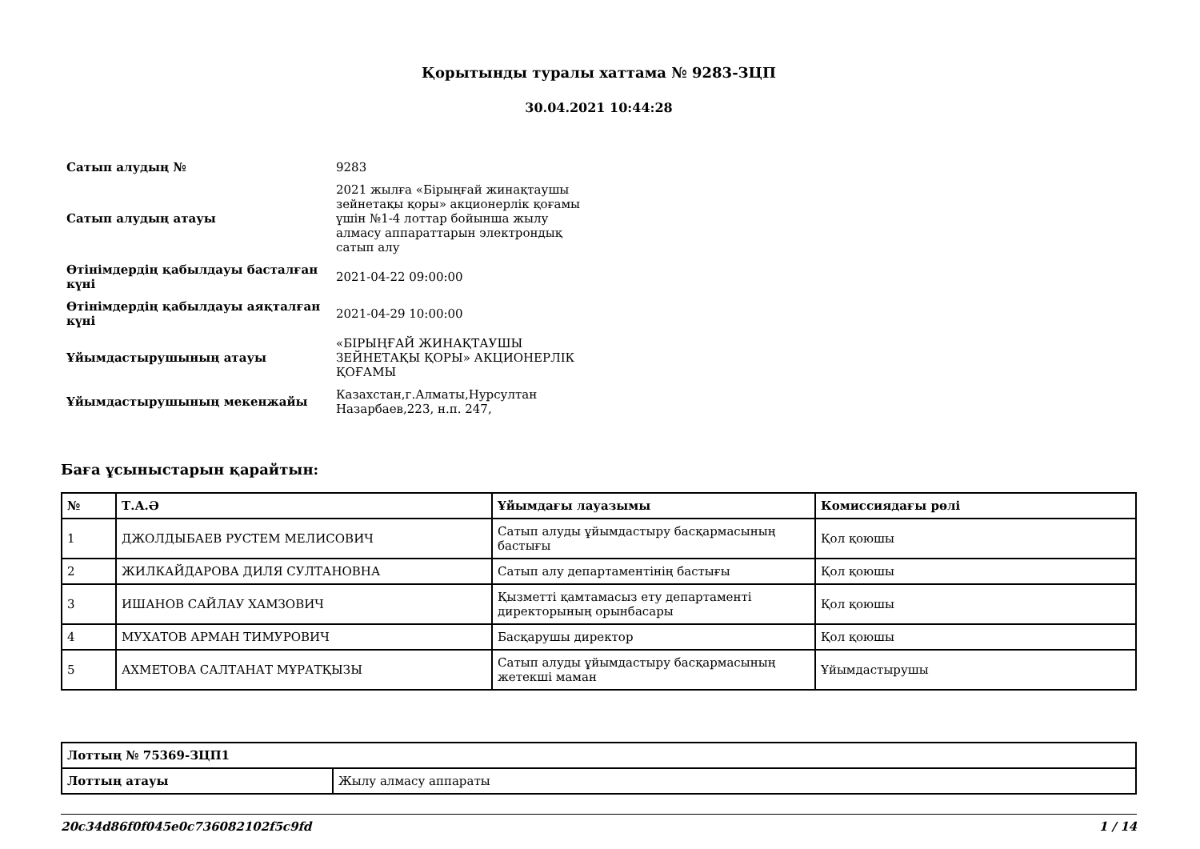Қорытынды туралы хаттама № 9283-ЗЦП
30.04.2021 10:44:28
| Сатып алудың № | 9283 |
| Сатып алудың атауы | 2021 жылға «Бірыңғай жинақтаушы зейнетақы қоры» акционерлік қоғамы үшін №1-4 лоттар бойынша жылу алмасу аппараттарын электрондық сатып алу |
| Өтінімдердің қабылдауы басталған күні | 2021-04-22 09:00:00 |
| Өтінімдердің қабылдауы аяқталған күні | 2021-04-29 10:00:00 |
| Ұйымдастырушының атауы | «БІРЫҢҒАЙ ЖИНАҚТАУШЫ ЗЕЙНЕТАҚЫ ҚОРЫ» АКЦИОНЕРЛІК ҚОҒАМЫ |
| Ұйымдастырушының мекенжайы | Казахстан,г.Алматы,Нурсултан Назарбаев,223, н.п. 247, |
Баға ұсыныстарын қарайтын:
| № | Т.А.Ә | Ұйымдағы лауазымы | Комиссиядағы рөлі |
| --- | --- | --- | --- |
| 1 | ДЖОЛДЫБАЕВ РУСТЕМ МЕЛИСОВИЧ | Сатып алуды ұйымдастыру басқармасының бастығы | Қол қоюшы |
| 2 | ЖИЛКАЙДАРОВА ДИЛЯ СУЛТАНОВНА | Сатып алу департаментінің бастығы | Қол қоюшы |
| 3 | ИШАНОВ САЙЛАУ ХАМЗОВИЧ | Қызметті қамтамасыз ету департаменті директорының орынбасары | Қол қоюшы |
| 4 | МУХАТОВ АРМАН ТИМУРОВИЧ | Басқарушы директор | Қол қоюшы |
| 5 | АХМЕТОВА САЛТАНАТ МҰРАТҚЫЗЫ | Сатып алуды ұйымдастыру басқармасының жетекші маман | Ұйымдастырушы |
| Лоттың № 75369-ЗЦП1 | |
| --- | --- |
| Лоттың атауы | Жылу алмасу аппараты |
20c34d86f0f045e0c736082102f5c9fd 1 / 14